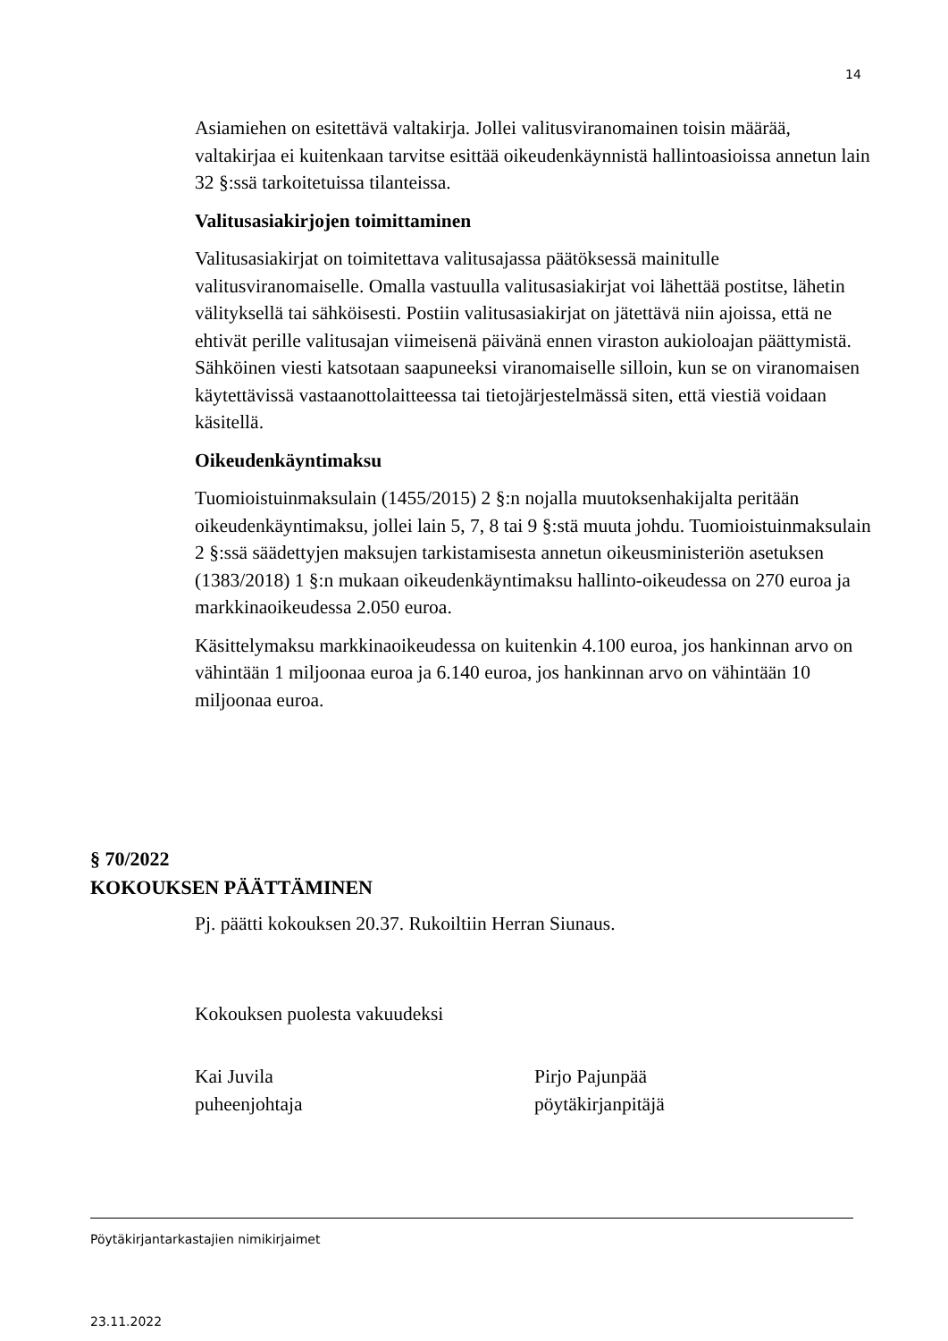14
Asiamiehen on esitettävä valtakirja. Jollei valitusviranomainen toisin määrää, valtakirjaa ei kuitenkaan tarvitse esittää oikeudenkäynnistä hallintoasioissa annetun lain 32 §:ssä tarkoitetuissa tilanteissa.
Valitusasiakirjojen toimittaminen
Valitusasiakirjat on toimitettava valitusajassa päätöksessä mainitulle valitusviranomaiselle. Omalla vastuulla valitusasiakirjat voi lähettää postitse, lähetin välityksellä tai sähköisesti. Postiin valitusasiakirjat on jätettävä niin ajoissa, että ne ehtivät perille valitusajan viimeisenä päivänä ennen viraston aukioloajan päättymistä. Sähköinen viesti katsotaan saapuneeksi viranomaiselle silloin, kun se on viranomaisen käytettävissä vastaanottolaitteessa tai tietojärjestelmässä siten, että viestiä voidaan käsitellä.
Oikeudenkäyntimaksu
Tuomioistuinmaksulain (1455/2015) 2 §:n nojalla muutoksenhakijalta peritään oikeudenkäyntimaksu, jollei lain 5, 7, 8 tai 9 §:stä muuta johdu. Tuomioistuinmaksulain 2 §:ssä säädettyjen maksujen tarkistamisesta annetun oikeusministeriön asetuksen (1383/2018) 1 §:n mukaan oikeudenkäyntimaksu hallinto-oikeudessa on 270 euroa ja markkinaoikeudessa 2.050 euroa.
Käsittelymaksu markkinaoikeudessa on kuitenkin 4.100 euroa, jos hankinnan arvo on vähintään 1 miljoonaa euroa ja 6.140 euroa, jos hankinnan arvo on vähintään 10 miljoonaa euroa.
§ 70/2022
KOKOUKSEN PÄÄTTÄMINEN
Pj. päätti kokouksen 20.37. Rukoiltiin Herran Siunaus.
Kokouksen puolesta vakuudeksi
Kai Juvila
puheenjohtaja
Pirjo Pajunpää
pöytäkirjanpitäjä
Pöytäkirjantarkastajien nimikirjaimet
23.11.2022